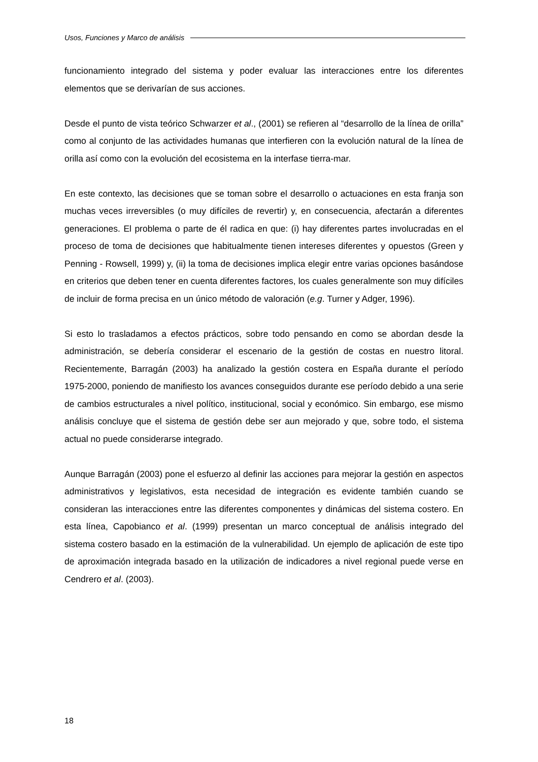Usos, Funciones y Marco de análisis
funcionamiento integrado del sistema y poder evaluar las interacciones entre los diferentes elementos que se derivarían de sus acciones.
Desde el punto de vista teórico Schwarzer et al., (2001) se refieren al “desarrollo de la línea de orilla” como al conjunto de las actividades humanas que interfieren con la evolución natural de la línea de orilla así como con la evolución del ecosistema en la interfase tierra-mar.
En este contexto, las decisiones que se toman sobre el desarrollo o actuaciones en esta franja son muchas veces irreversibles (o muy difíciles de revertir) y, en consecuencia, afectarán a diferentes generaciones. El problema o parte de él radica en que: (i) hay diferentes partes involucradas en el proceso de toma de decisiones que habitualmente tienen intereses diferentes y opuestos (Green y Penning - Rowsell, 1999) y, (ii) la toma de decisiones implica elegir entre varias opciones basándose en criterios que deben tener en cuenta diferentes factores, los cuales generalmente son muy difíciles de incluir de forma precisa en un único método de valoración (e.g. Turner y Adger, 1996).
Si esto lo trasladamos a efectos prácticos, sobre todo pensando en como se abordan desde la administración, se debería considerar el escenario de la gestión de costas en nuestro litoral. Recientemente, Barragán (2003) ha analizado la gestión costera en España durante el período 1975-2000, poniendo de manifiesto los avances conseguidos durante ese período debido a una serie de cambios estructurales a nivel político, institucional, social y económico. Sin embargo, ese mismo análisis concluye que el sistema de gestión debe ser aun mejorado y que, sobre todo, el sistema actual no puede considerarse integrado.
Aunque Barragán (2003) pone el esfuerzo al definir las acciones para mejorar la gestión en aspectos administrativos y legislativos, esta necesidad de integración es evidente también cuando se consideran las interacciones entre las diferentes componentes y dinámicas del sistema costero. En esta línea, Capobianco et al. (1999) presentan un marco conceptual de análisis integrado del sistema costero basado en la estimación de la vulnerabilidad. Un ejemplo de aplicación de este tipo de aproximación integrada basado en la utilización de indicadores a nivel regional puede verse en Cendrero et al. (2003).
18